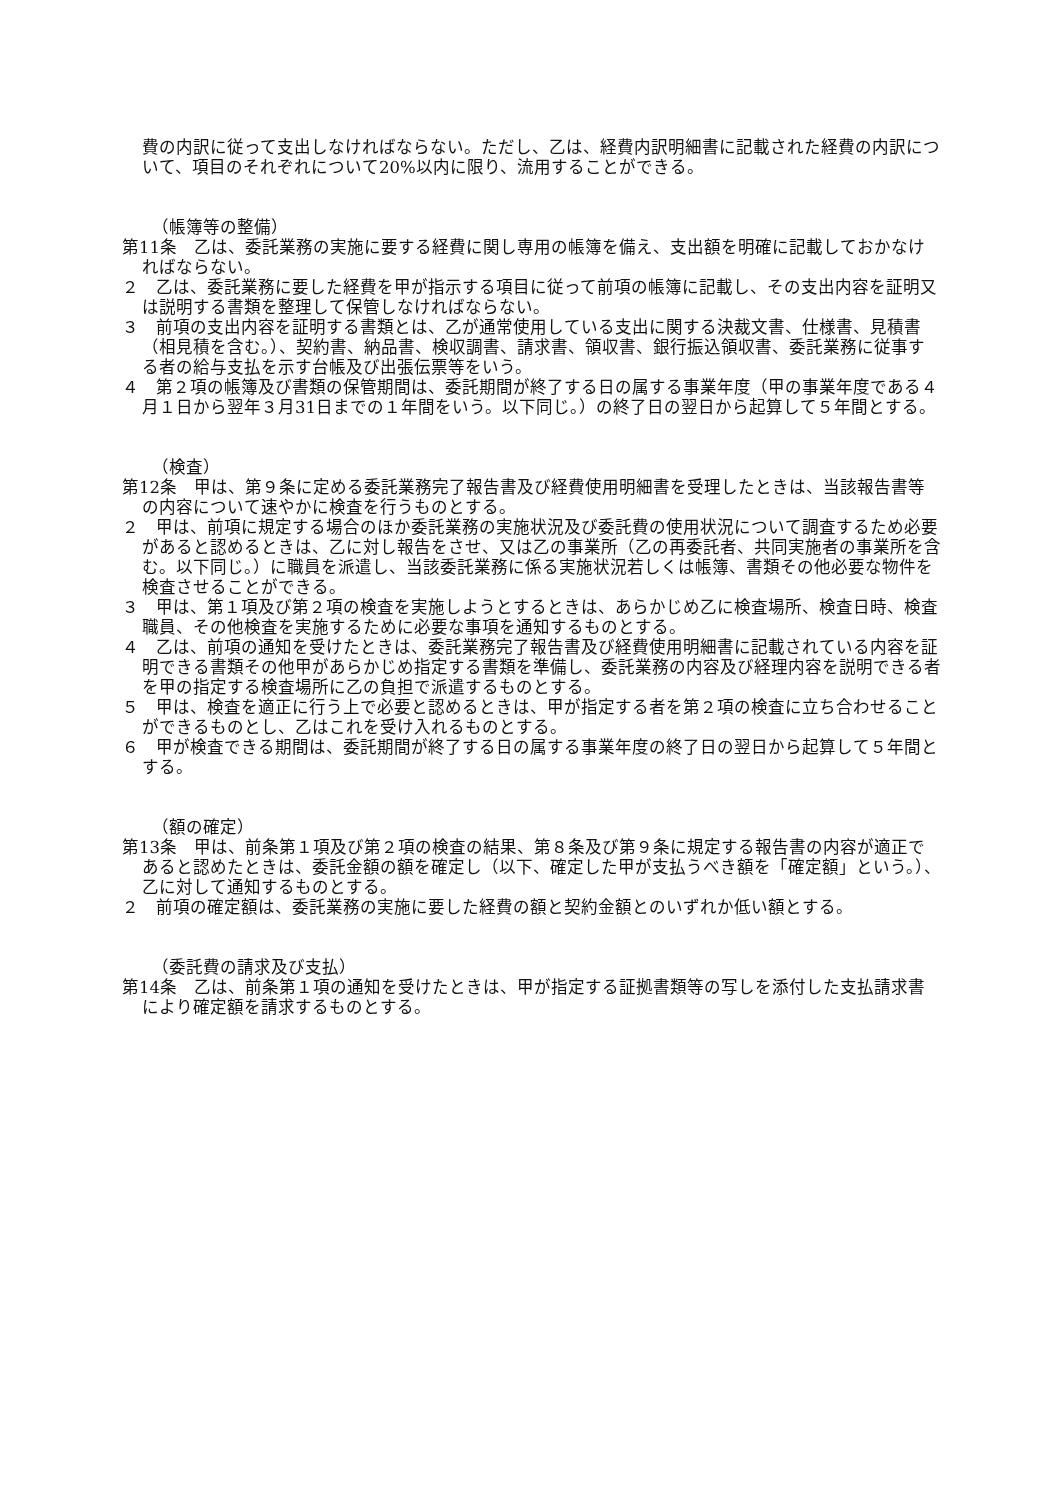費の内訳に従って支出しなければならない。ただし、乙は、経費内訳明細書に記載された経費の内訳について、項目のそれぞれについて20%以内に限り、流用することができる。
（帳簿等の整備）
第11条　乙は、委託業務の実施に要する経費に関し専用の帳簿を備え、支出額を明確に記載しておかなければならない。
２　乙は、委託業務に要した経費を甲が指示する項目に従って前項の帳簿に記載し、その支出内容を証明又は説明する書類を整理して保管しなければならない。
３　前項の支出内容を証明する書類とは、乙が通常使用している支出に関する決裁文書、仕様書、見積書（相見積を含む。）、契約書、納品書、検収調書、請求書、領収書、銀行振込領収書、委託業務に従事する者の給与支払を示す台帳及び出張伝票等をいう。
４　第２項の帳簿及び書類の保管期間は、委託期間が終了する日の属する事業年度（甲の事業年度である４月１日から翌年３月31日までの１年間をいう。以下同じ。）の終了日の翌日から起算して５年間とする。
（検査）
第12条　甲は、第９条に定める委託業務完了報告書及び経費使用明細書を受理したときは、当該報告書等の内容について速やかに検査を行うものとする。
２　甲は、前項に規定する場合のほか委託業務の実施状況及び委託費の使用状況について調査するため必要があると認めるときは、乙に対し報告をさせ、又は乙の事業所（乙の再委託者、共同実施者の事業所を含む。以下同じ。）に職員を派遣し、当該委託業務に係る実施状況若しくは帳簿、書類その他必要な物件を検査させることができる。
３　甲は、第１項及び第２項の検査を実施しようとするときは、あらかじめ乙に検査場所、検査日時、検査職員、その他検査を実施するために必要な事項を通知するものとする。
４　乙は、前項の通知を受けたときは、委託業務完了報告書及び経費使用明細書に記載されている内容を証明できる書類その他甲があらかじめ指定する書類を準備し、委託業務の内容及び経理内容を説明できる者を甲の指定する検査場所に乙の負担で派遣するものとする。
５　甲は、検査を適正に行う上で必要と認めるときは、甲が指定する者を第２項の検査に立ち合わせることができるものとし、乙はこれを受け入れるものとする。
６　甲が検査できる期間は、委託期間が終了する日の属する事業年度の終了日の翌日から起算して５年間とする。
（額の確定）
第13条　甲は、前条第１項及び第２項の検査の結果、第８条及び第９条に規定する報告書の内容が適正であると認めたときは、委託金額の額を確定し（以下、確定した甲が支払うべき額を「確定額」という。）、乙に対して通知するものとする。
２　前項の確定額は、委託業務の実施に要した経費の額と契約金額とのいずれか低い額とする。
（委託費の請求及び支払）
第14条　乙は、前条第１項の通知を受けたときは、甲が指定する証拠書類等の写しを添付した支払請求書により確定額を請求するものとする。